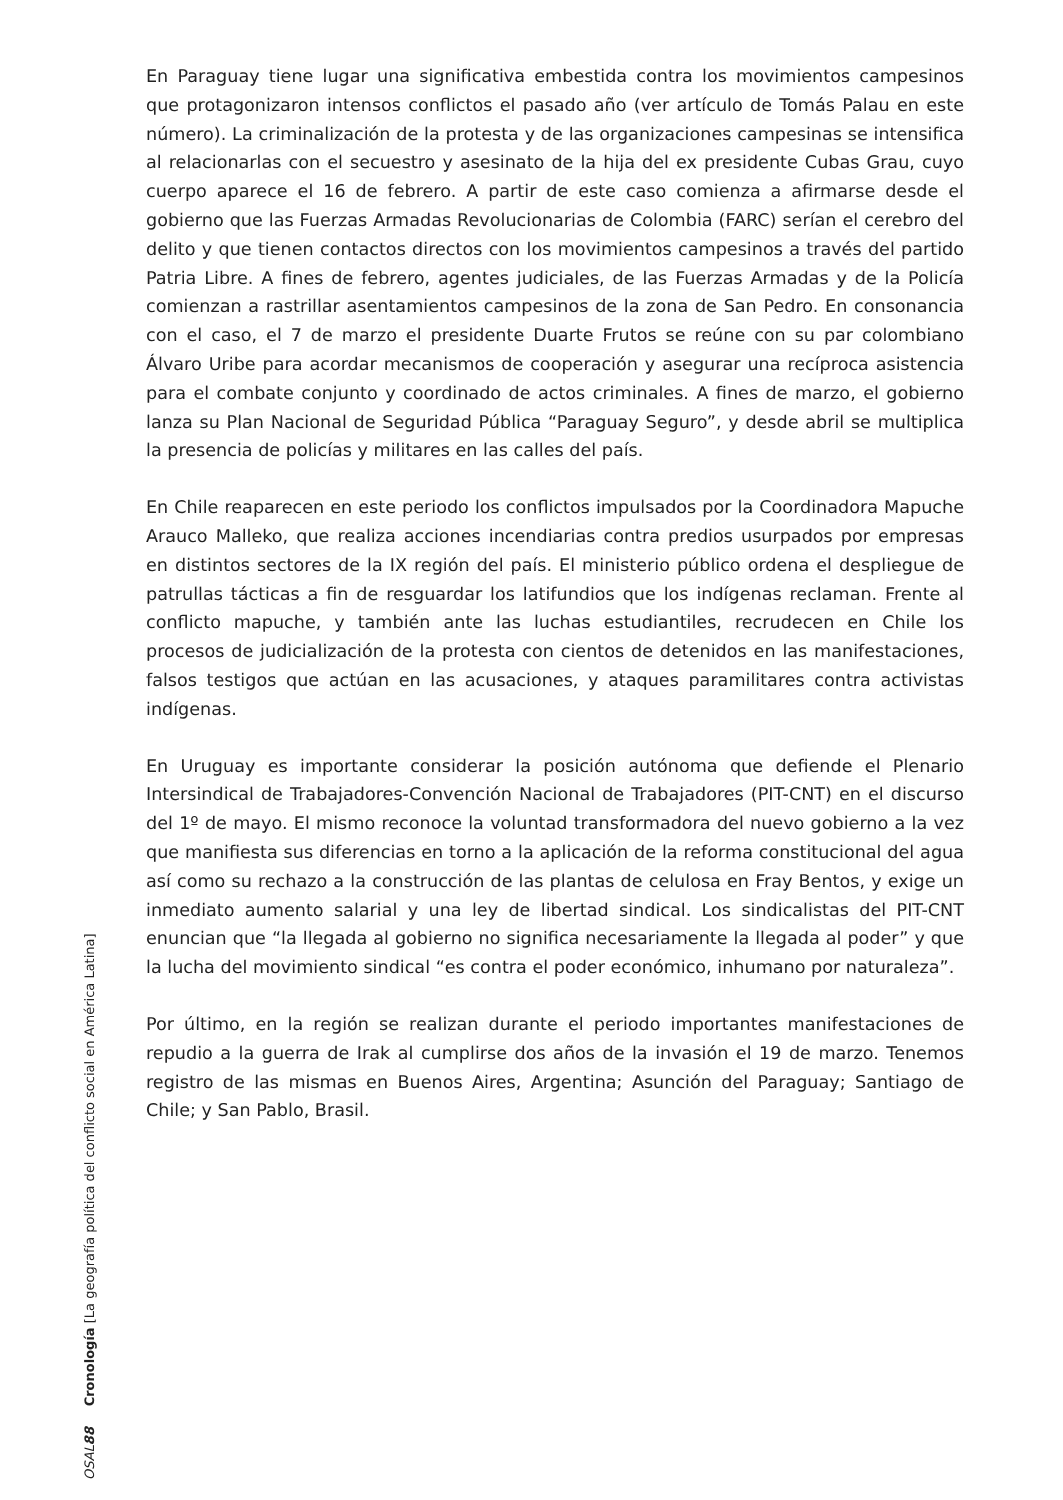En Paraguay tiene lugar una significativa embestida contra los movimientos campesinos que protagonizaron intensos conflictos el pasado año (ver artículo de Tomás Palau en este número). La criminalización de la protesta y de las organizaciones campesinas se intensifica al relacionarlas con el secuestro y asesinato de la hija del ex presidente Cubas Grau, cuyo cuerpo aparece el 16 de febrero. A partir de este caso comienza a afirmarse desde el gobierno que las Fuerzas Armadas Revolucionarias de Colombia (FARC) serían el cerebro del delito y que tienen contactos directos con los movimientos campesinos a través del partido Patria Libre. A fines de febrero, agentes judiciales, de las Fuerzas Armadas y de la Policía comienzan a rastrillar asentamientos campesinos de la zona de San Pedro. En consonancia con el caso, el 7 de marzo el presidente Duarte Frutos se reúne con su par colombiano Álvaro Uribe para acordar mecanismos de cooperación y asegurar una recíproca asistencia para el combate conjunto y coordinado de actos criminales. A fines de marzo, el gobierno lanza su Plan Nacional de Seguridad Pública “Paraguay Seguro”, y desde abril se multiplica la presencia de policías y militares en las calles del país.
En Chile reaparecen en este periodo los conflictos impulsados por la Coordinadora Mapuche Arauco Malleko, que realiza acciones incendiarias contra predios usurpados por empresas en distintos sectores de la IX región del país. El ministerio público ordena el despliegue de patrullas tácticas a fin de resguardar los latifundios que los indígenas reclaman. Frente al conflicto mapuche, y también ante las luchas estudiantiles, recrudecen en Chile los procesos de judicialización de la protesta con cientos de detenidos en las manifestaciones, falsos testigos que actúan en las acusaciones, y ataques paramilitares contra activistas indígenas.
En Uruguay es importante considerar la posición autónoma que defiende el Plenario Intersindical de Trabajadores-Convención Nacional de Trabajadores (PIT-CNT) en el discurso del 1º de mayo. El mismo reconoce la voluntad transformadora del nuevo gobierno a la vez que manifiesta sus diferencias en torno a la aplicación de la reforma constitucional del agua así como su rechazo a la construcción de las plantas de celulosa en Fray Bentos, y exige un inmediato aumento salarial y una ley de libertad sindical. Los sindicalistas del PIT-CNT enuncian que “la llegada al gobierno no significa necesariamente la llegada al poder” y que la lucha del movimiento sindical “es contra el poder económico, inhumano por naturaleza”.
Por último, en la región se realizan durante el periodo importantes manifestaciones de repudio a la guerra de Irak al cumplirse dos años de la invasión el 19 de marzo. Tenemos registro de las mismas en Buenos Aires, Argentina; Asunción del Paraguay; Santiago de Chile; y San Pablo, Brasil.
OSAL 88 Cronología [La geografía política del conflicto social en América Latina]